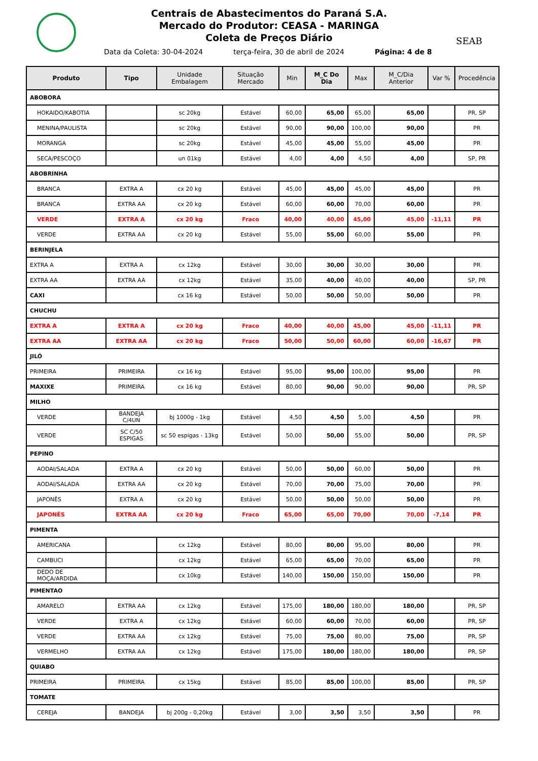Centrais de Abastecimentos do Paraná S.A.
Mercado do Produtor: CEASA - MARINGA
Coleta de Preços Diário
SEAB
Data da Coleta: 30-04-2024 terça-feira, 30 de abril de 2024
Página: 4 de 8
| Produto | Tipo | Unidade Embalagem | Situação Mercado | Min | M_C Do Dia | Max | M_C/Dia Anterior | Var % | Procedência |
| --- | --- | --- | --- | --- | --- | --- | --- | --- | --- |
| ABOBORA | | | | | | | | | |
| HOKAIDO/KABOTIA | | sc 20kg | Estável | 60,00 | 65,00 | 65,00 | 65,00 | | PR, SP |
| MENINA/PAULISTA | | sc 20kg | Estável | 90,00 | 90,00 | 100,00 | 90,00 | | PR |
| MORANGA | | sc 20kg | Estável | 45,00 | 45,00 | 55,00 | 45,00 | | PR |
| SECA/PESCOÇO | | un 01kg | Estável | 4,00 | 4,00 | 4,50 | 4,00 | | SP, PR |
| ABOBRINHA | | | | | | | | | |
| BRANCA | EXTRA A | cx 20 kg | Estável | 45,00 | 45,00 | 45,00 | 45,00 | | PR |
| BRANCA | EXTRA AA | cx 20 kg | Estável | 60,00 | 60,00 | 70,00 | 60,00 | | PR |
| VERDE | EXTRA A | cx 20 kg | Fraco | 40,00 | 40,00 | 45,00 | 45,00 | -11,11 | PR |
| VERDE | EXTRA AA | cx 20 kg | Estável | 55,00 | 55,00 | 60,00 | 55,00 | | PR |
| BERINJELA | | | | | | | | | |
| EXTRA A | EXTRA A | cx 12kg | Estável | 30,00 | 30,00 | 30,00 | 30,00 | | PR |
| EXTRA AA | EXTRA AA | cx 12kg | Estável | 35,00 | 40,00 | 40,00 | 40,00 | | SP, PR |
| CAXI | | cx 16 kg | Estável | 50,00 | 50,00 | 50,00 | 50,00 | | PR |
| CHUCHU | | | | | | | | | |
| EXTRA A | EXTRA A | cx 20 kg | Fraco | 40,00 | 40,00 | 45,00 | 45,00 | -11,11 | PR |
| EXTRA AA | EXTRA AA | cx 20 kg | Fraco | 50,00 | 50,00 | 60,00 | 60,00 | -16,67 | PR |
| JILÓ | | | | | | | | | |
| PRIMEIRA | PRIMEIRA | cx 16 kg | Estável | 95,00 | 95,00 | 100,00 | 95,00 | | PR |
| MAXIXE | PRIMEIRA | cx 16 kg | Estável | 80,00 | 90,00 | 90,00 | 90,00 | | PR, SP |
| MILHO | | | | | | | | | |
| VERDE | BANDEJA C/4UN | bj 1000g - 1kg | Estável | 4,50 | 4,50 | 5,00 | 4,50 | | PR |
| VERDE | SC C/50 ESPIGAS | sc 50 espigas - 13kg | Estável | 50,00 | 50,00 | 55,00 | 50,00 | | PR, SP |
| PEPINO | | | | | | | | | |
| AODAI/SALADA | EXTRA A | cx 20 kg | Estável | 50,00 | 50,00 | 60,00 | 50,00 | | PR |
| AODAI/SALADA | EXTRA AA | cx 20 kg | Estável | 70,00 | 70,00 | 75,00 | 70,00 | | PR |
| JAPONÊS | EXTRA A | cx 20 kg | Estável | 50,00 | 50,00 | 50,00 | 50,00 | | PR |
| JAPONÊS | EXTRA AA | cx 20 kg | Fraco | 65,00 | 65,00 | 70,00 | 70,00 | -7,14 | PR |
| PIMENTA | | | | | | | | | |
| AMERICANA | | cx 12kg | Estável | 80,00 | 80,00 | 95,00 | 80,00 | | PR |
| CAMBUCI | | cx 12kg | Estável | 65,00 | 65,00 | 70,00 | 65,00 | | PR |
| DEDO DE MOÇA/ARDIDA | | cx 10kg | Estável | 140,00 | 150,00 | 150,00 | 150,00 | | PR |
| PIMENTAO | | | | | | | | | |
| AMARELO | EXTRA AA | cx 12kg | Estável | 175,00 | 180,00 | 180,00 | 180,00 | | PR, SP |
| VERDE | EXTRA A | cx 12kg | Estável | 60,00 | 60,00 | 70,00 | 60,00 | | PR, SP |
| VERDE | EXTRA AA | cx 12kg | Estável | 75,00 | 75,00 | 80,00 | 75,00 | | PR, SP |
| VERMELHO | EXTRA AA | cx 12kg | Estável | 175,00 | 180,00 | 180,00 | 180,00 | | PR, SP |
| QUIABO | | | | | | | | | |
| PRIMEIRA | PRIMEIRA | cx 15kg | Estável | 85,00 | 85,00 | 100,00 | 85,00 | | PR, SP |
| TOMATE | | | | | | | | | |
| CEREJA | BANDEJA | bj 200g - 0,20kg | Estável | 3,00 | 3,50 | 3,50 | 3,50 | | PR |